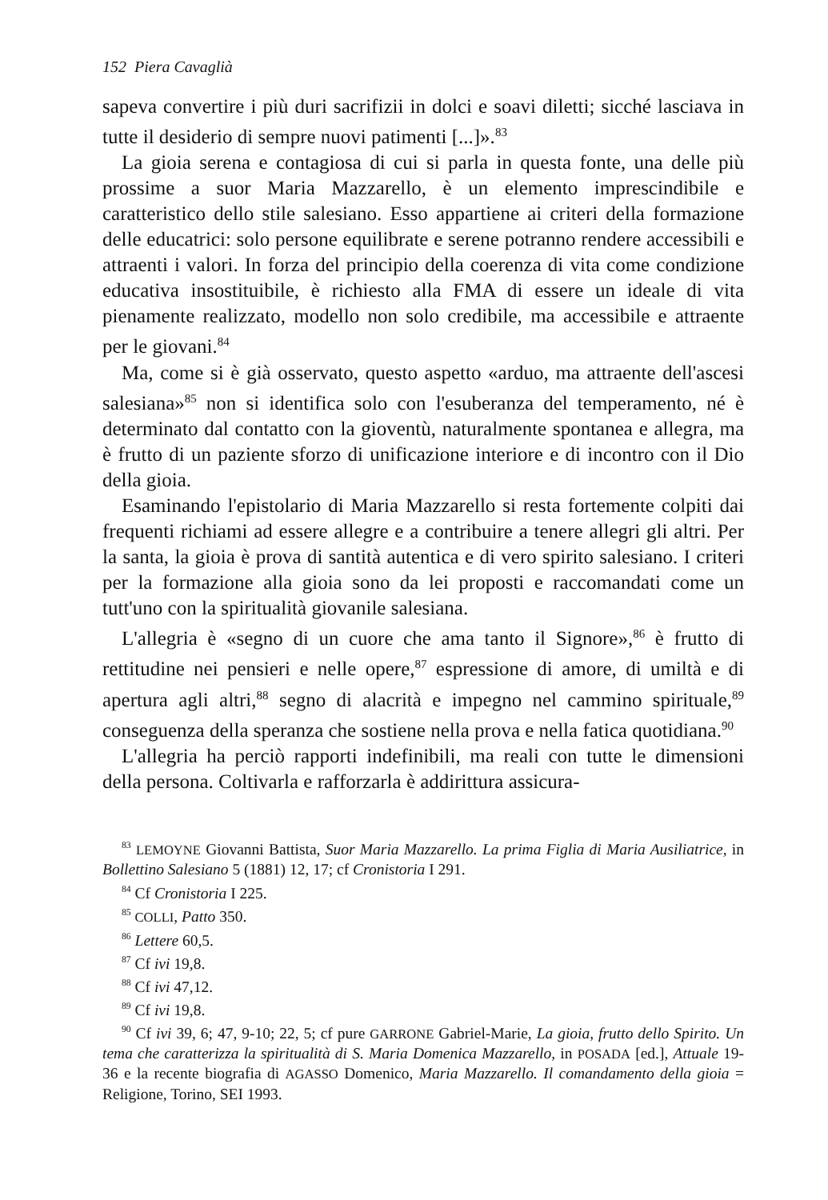152 Piera Cavaglià
sapeva convertire i più duri sacrifizii in dolci e soavi diletti; sicché lasciava in tutte il desiderio di sempre nuovi patimenti [...]».<sup>83</sup>
La gioia serena e contagiosa di cui si parla in questa fonte, una delle più prossime a suor Maria Mazzarello, è un elemento imprescindibile e caratteristico dello stile salesiano. Esso appartiene ai criteri della formazione delle educatrici: solo persone equilibrate e serene potranno rendere accessibili e attraenti i valori. In forza del principio della coerenza di vita come condizione educativa insostituibile, è richiesto alla FMA di essere un ideale di vita pienamente realizzato, modello non solo credibile, ma accessibile e attraente per le giovani.<sup>84</sup>
Ma, come si è già osservato, questo aspetto «arduo, ma attraente dell'ascesi salesiana»<sup>85</sup> non si identifica solo con l'esuberanza del temperamento, né è determinato dal contatto con la gioventù, naturalmente spontanea e allegra, ma è frutto di un paziente sforzo di unificazione interiore e di incontro con il Dio della gioia.
Esaminando l'epistolario di Maria Mazzarello si resta fortemente colpiti dai frequenti richiami ad essere allegre e a contribuire a tenere allegri gli altri. Per la santa, la gioia è prova di santità autentica e di vero spirito salesiano. I criteri per la formazione alla gioia sono da lei proposti e raccomandati come un tutt'uno con la spiritualità giovanile salesiana.
L'allegria è «segno di un cuore che ama tanto il Signore»,<sup>86</sup> è frutto di rettitudine nei pensieri e nelle opere,<sup>87</sup> espressione di amore, di umiltà e di apertura agli altri,<sup>88</sup> segno di alacrità e impegno nel cammino spirituale,<sup>89</sup> conseguenza della speranza che sostiene nella prova e nella fatica quotidiana.<sup>90</sup>
L'allegria ha perciò rapporti indefinibili, ma reali con tutte le dimensioni della persona. Coltivarla e rafforzarla è addirittura assicura-
<sup>83</sup> LEMOYNE Giovanni Battista, Suor Maria Mazzarello. La prima Figlia di Maria Ausiliatrice, in Bollettino Salesiano 5 (1881) 12, 17; cf Cronistoria I 291.
<sup>84</sup> Cf Cronistoria I 225.
<sup>85</sup> COLLI, Patto 350.
<sup>86</sup> Lettere 60,5.
<sup>87</sup> Cf ivi 19,8.
<sup>88</sup> Cf ivi 47,12.
<sup>89</sup> Cf ivi 19,8.
<sup>90</sup> Cf ivi 39, 6; 47, 9-10; 22, 5; cf pure GARRONE Gabriel-Marie, La gioia, frutto dello Spirito. Un tema che caratterizza la spiritualità di S. Maria Domenica Mazzarello, in POSADA [ed.], Attuale 19-36 e la recente biografia di AGASSO Domenico, Maria Mazzarello. Il comandamento della gioia = Religione, Torino, SEI 1993.